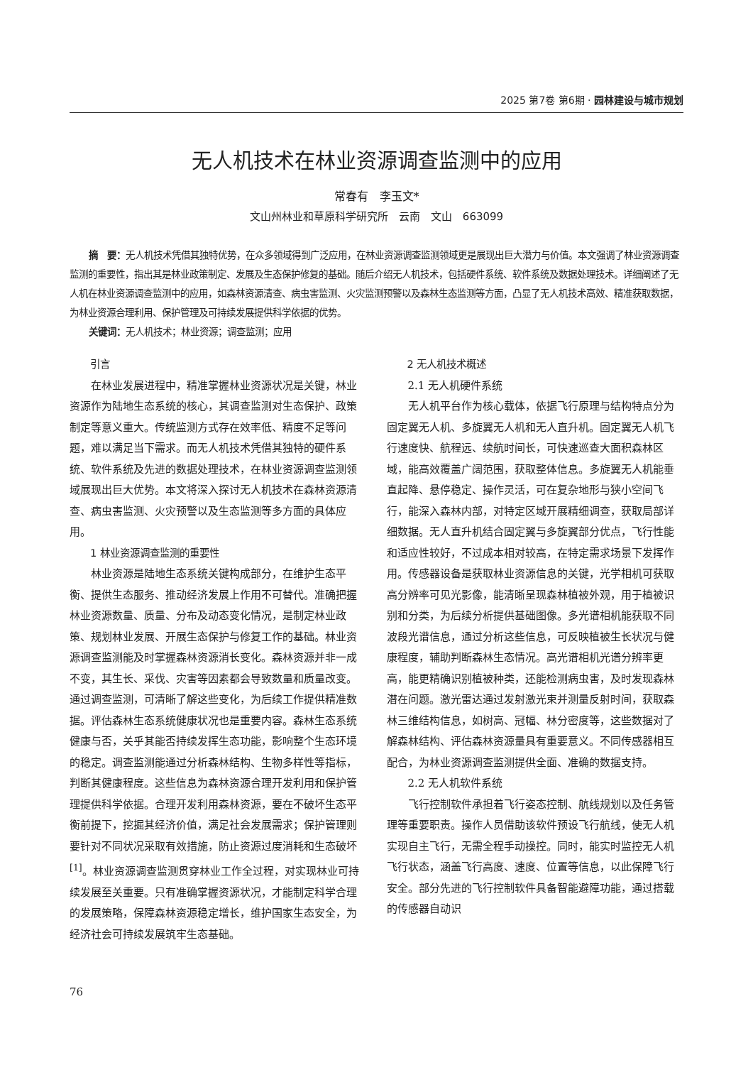2025 第7卷 第6期 · 园林建设与城市规划
无人机技术在林业资源调查监测中的应用
常春有　李玉文*
文山州林业和草原科学研究所　云南　文山　663099
摘　要：无人机技术凭借其独特优势，在众多领域得到广泛应用，在林业资源调查监测领域更是展现出巨大潜力与价值。本文强调了林业资源调查监测的重要性，指出其是林业政策制定、发展及生态保护修复的基础。随后介绍无人机技术，包括硬件系统、软件系统及数据处理技术。详细阐述了无人机在林业资源调查监测中的应用，如森林资源清查、病虫害监测、火灾监测预警以及森林生态监测等方面，凸显了无人机技术高效、精准获取数据，为林业资源合理利用、保护管理及可持续发展提供科学依据的优势。
关键词：无人机技术；林业资源；调查监测；应用
引言
在林业发展进程中，精准掌握林业资源状况是关键，林业资源作为陆地生态系统的核心，其调查监测对生态保护、政策制定等意义重大。传统监测方式存在效率低、精度不足等问题，难以满足当下需求。而无人机技术凭借其独特的硬件系统、软件系统及先进的数据处理技术，在林业资源调查监测领域展现出巨大优势。本文将深入探讨无人机技术在森林资源清查、病虫害监测、火灾预警以及生态监测等多方面的具体应用。
1 林业资源调查监测的重要性
林业资源是陆地生态系统关键构成部分，在维护生态平衡、提供生态服务、推动经济发展上作用不可替代。准确把握林业资源数量、质量、分布及动态变化情况，是制定林业政策、规划林业发展、开展生态保护与修复工作的基础。林业资源调查监测能及时掌握森林资源消长变化。森林资源并非一成不变，其生长、采伐、灾害等因素都会导致数量和质量改变。通过调查监测，可清晰了解这些变化，为后续工作提供精准数据。评估森林生态系统健康状况也是重要内容。森林生态系统健康与否，关乎其能否持续发挥生态功能，影响整个生态环境的稳定。调查监测能通过分析森林结构、生物多样性等指标，判断其健康程度。这些信息为森林资源合理开发利用和保护管理提供科学依据。合理开发利用森林资源，要在不破坏生态平衡前提下，挖掘其经济价值，满足社会发展需求；保护管理则要针对不同状况采取有效措施，防止资源过度消耗和生态破坏<sup>[1]</sup>。林业资源调查监测贯穿林业工作全过程，对实现林业可持续发展至关重要。只有准确掌握资源状况，才能制定科学合理的发展策略，保障森林资源稳定增长，维护国家生态安全，为经济社会可持续发展筑牢生态基础。
2 无人机技术概述
2.1 无人机硬件系统
无人机平台作为核心载体，依据飞行原理与结构特点分为固定翼无人机、多旋翼无人机和无人直升机。固定翼无人机飞行速度快、航程远、续航时间长，可快速巡查大面积森林区域，能高效覆盖广阔范围，获取整体信息。多旋翼无人机能垂直起降、悬停稳定、操作灵活，可在复杂地形与狭小空间飞行，能深入森林内部，对特定区域开展精细调查，获取局部详细数据。无人直升机结合固定翼与多旋翼部分优点，飞行性能和适应性较好，不过成本相对较高，在特定需求场景下发挥作用。传感器设备是获取林业资源信息的关键，光学相机可获取高分辨率可见光影像，能清晰呈现森林植被外观，用于植被识别和分类，为后续分析提供基础图像。多光谱相机能获取不同波段光谱信息，通过分析这些信息，可反映植被生长状况与健康程度，辅助判断森林生态情况。高光谱相机光谱分辨率更高，能更精确识别植被种类，还能检测病虫害，及时发现森林潜在问题。激光雷达通过发射激光束并测量反射时间，获取森林三维结构信息，如树高、冠幅、林分密度等，这些数据对了解森林结构、评估森林资源量具有重要意义。不同传感器相互配合，为林业资源调查监测提供全面、准确的数据支持。
2.2 无人机软件系统
飞行控制软件承担着飞行姿态控制、航线规划以及任务管理等重要职责。操作人员借助该软件预设飞行航线，使无人机实现自主飞行，无需全程手动操控。同时，能实时监控无人机飞行状态，涵盖飞行高度、速度、位置等信息，以此保障飞行安全。部分先进的飞行控制软件具备智能避障功能，通过搭载的传感器自动识
76